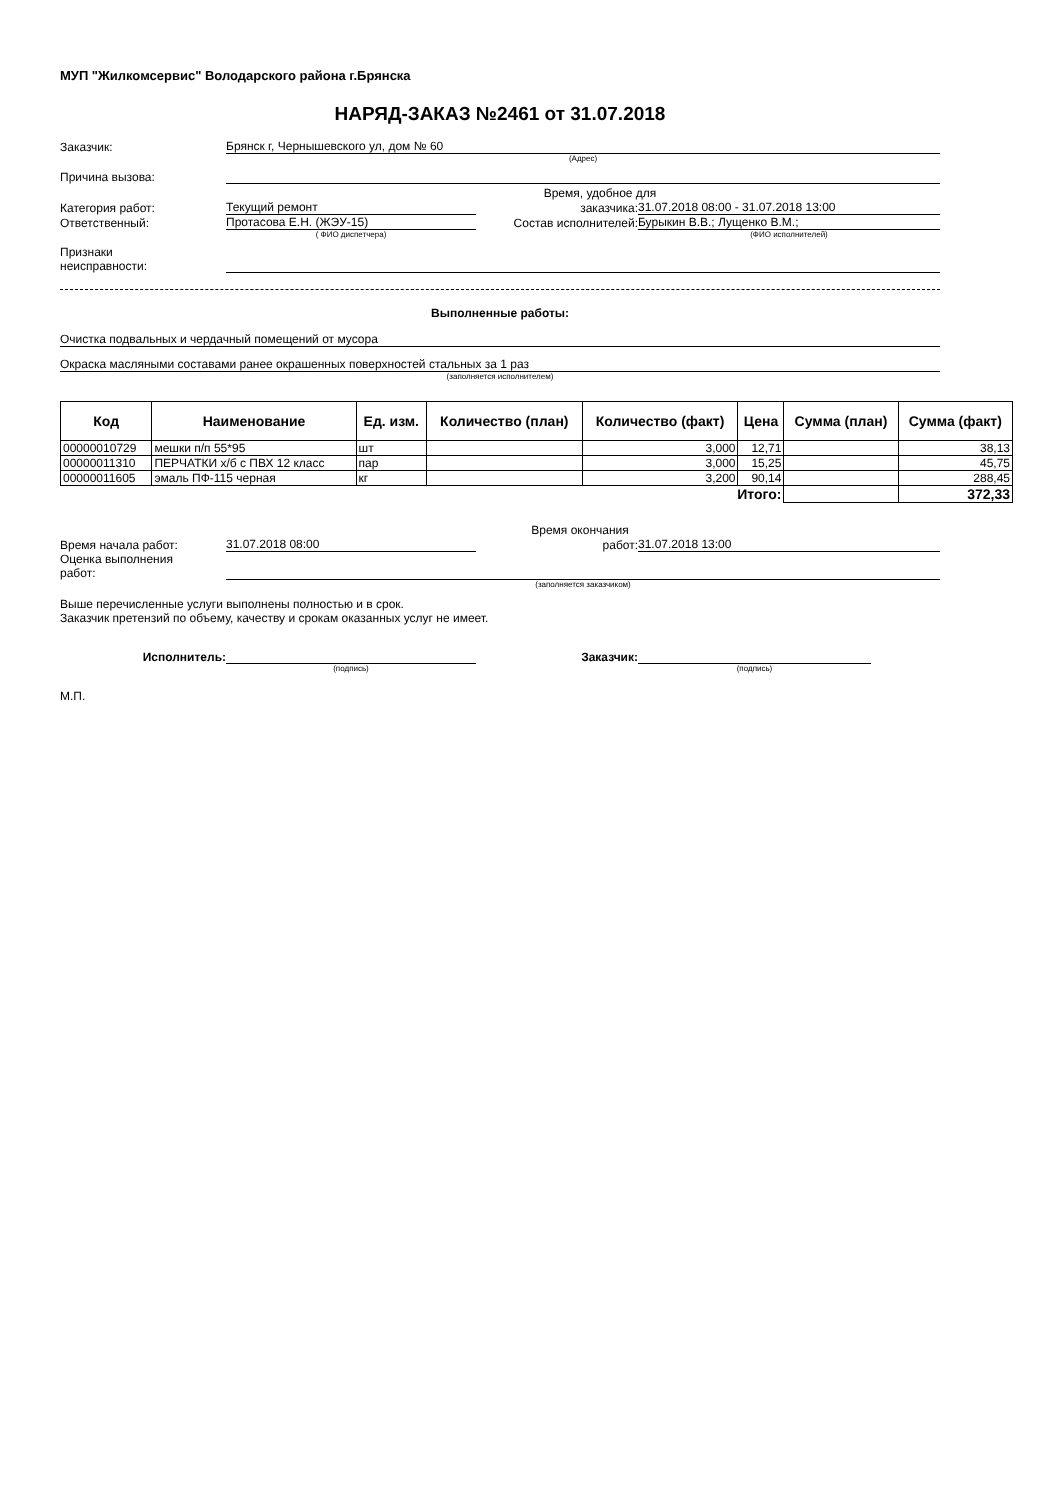МУП "Жилкомсервис" Володарского района г.Брянска
НАРЯД-ЗАКАЗ №2461 от 31.07.2018
Заказчик:
Брянск г, Чернышевского ул, дом № 60
(Адрес)
Причина вызова:
Время, удобное для
Категория работ:
Текущий ремонт
заказчика:
31.07.2018 08:00 - 31.07.2018 13:00
Ответственный:
Протасова Е.Н. (ЖЭУ-15)
Состав исполнителей:
Бурыкин В.В.; Лущенко В.М.;
( ФИО диспетчера)
(ФИО исполнителей)
Признаки
неисправности:
Выполненные работы:
Очистка подвальных и чердачный помещений от мусора
Окраска масляными составами ранее окрашенных поверхностей стальных за 1 раз
(заполняется исполнителем)
| Код | Наименование | Ед. изм. | Количество (план) | Количество (факт) | Цена | Сумма (план) | Сумма (факт) |
| --- | --- | --- | --- | --- | --- | --- | --- |
| 00000010729 | мешки п/п 55*95 | шт | | 3,000 | 12,71 | | 38,13 |
| 00000011310 | ПЕРЧАТКИ х/б с ПВХ 12 класс | пар | | 3,000 | 15,25 | | 45,75 |
| 00000011605 | эмаль ПФ-115 черная | кг | | 3,200 | 90,14 | | 288,45 |
| Итого: | | | | | | | 372,33 |
Время окончания
Время начала работ:
31.07.2018 08:00
работ:
31.07.2018 13:00
Оценка выполнения
работ:
(заполняется заказчиком)
Выше перечисленные услуги выполнены полностью и в срок.
Заказчик претензий по объему, качеству и срокам оказанных услуг не имеет.
Исполнитель:
Заказчик:
(подпись)
(подпись)
М.П.